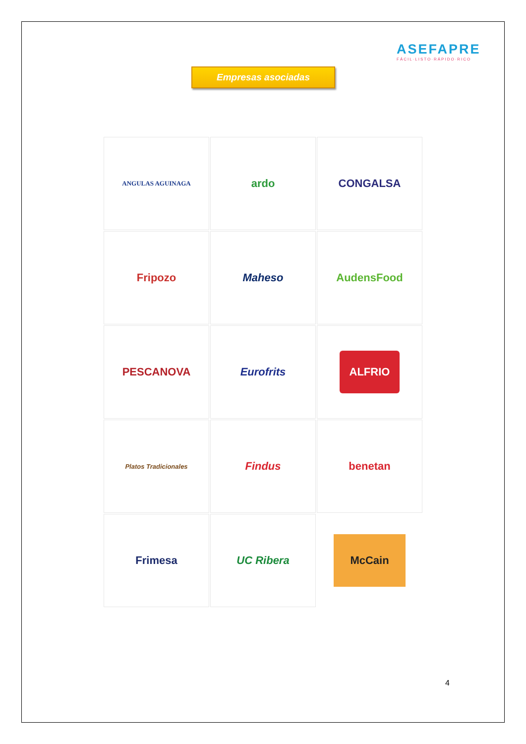ASEFAPRE
FÁCIL·LISTO·RÁPIDO·RICO
Empresas asociadas
ANGULAS AGUINAGA
ardo
CONGALSA
Fripozo
Maheso
AudensFood
PESCANOVA
Eurofrits
ALFRIO
Platos Tradicionales
Findus
benetan
Frimesa
UC Ribera
McCain
4